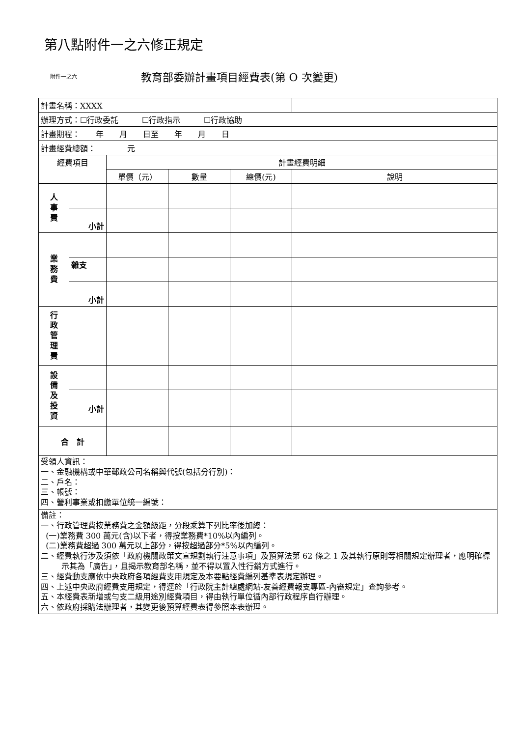第八點附件一之六修正規定
附件一之六 教育部委辦計畫項目經費表(第 O 次變更)
| 計畫名稱：XXXX | | | | | |
| 辦理方式：☐行政委託 ☐行政指示 ☐行政協助 | | | | | |
| 計畫期程： 年 月 日至 年 月 日 | | | | | |
| 計畫經費總額： 元 | | | | | |
| 經費項目 | | 計畫經費明細 | | | |
| | | 單價（元） | 數量 | 總價(元) | 說明 |
| 人 事 費 | | | | | |
| | 小計 | | | | |
| 業 務 費 | | | | | |
| | 雜支 | | | | |
| | 小計 | | | | |
| 行 政 管 理 費 | | | | | |
| 設 備 及 投 資 | | | | | |
| | 小計 | | | | |
| 合 計 | | | | | |
| 受領人資訊： 一、金融機構或中華郵政公司名稱與代號(包括分行別)： 二、戶名： 三、帳號： 四、營利事業或扣繳單位統一編號： | | | | | |
| 備註： 一、行政管理費按業務費之金額級距，分段乘算下列比率後加總： (一)業務費 300 萬元(含)以下者，得按業務費*10%以內編列。 (二)業務費超過 300 萬元以上部分，得按超過部分*5%以內編列。 二、經費執行涉及須依「政府機關政策文宣規劃執行注意事項」及預算法第 62 條之 1 及其執行原則等相關規定辦理者，應明確標示其為「廣告」，且揭示教育部名稱，並不得以置入性行銷方式進行。 三、經費動支應依中央政府各項經費支用規定及本要點經費編列基準表規定辦理。 四、上述中央政府經費支用規定，得逕於「行政院主計總處網站-友善經費報支專區-內審規定」查詢參考。 五、本經費表新增或勻支二級用途別經費項目，得由執行單位循內部行政程序自行辦理。 六、依政府採購法辦理者，其變更後預算經費表得參照本表辦理。 | | | | | |